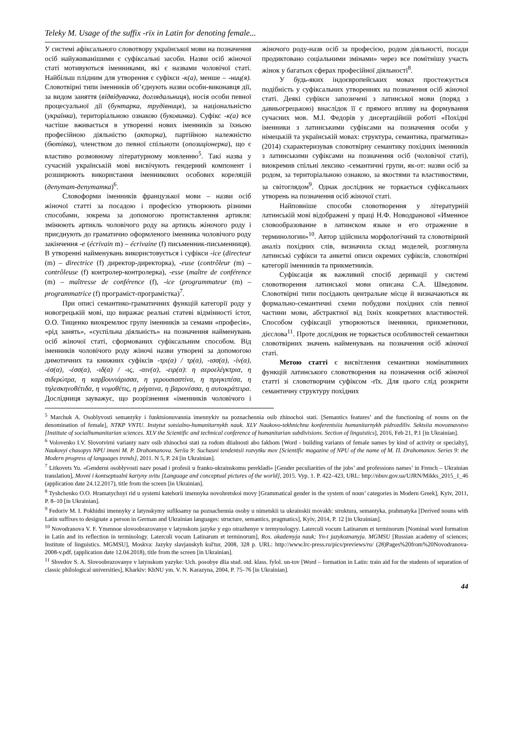Teleky M. Usage of the suffix -rīx in Latin for denoting female...
У системі афіксального словотвору української мови на позначення осіб найуживанішими є суфіксальні засоби. Назви осіб жіночої статі мотивуються іменниками, які є назвами чоловічої статі. Найбільш плідним для утворення є суфікси -к(а), менше – -ниц(я). Словотвірні типи іменників об’єднують назви особи-виконавця дії, за видом заняття (відвідувачка, доглядальниця), носія особи певної процесуальної дії (бунтарка, трудівниця), за національністю (українка), територіальною ознакою (буковинка). Суфікс -к(а) все частіше вживається в утворенні нових іменників за їхньою професійною діяльністю (акторка), партійною належністю (бютівка), членством до певної спільноти (опозиціонерка), що є властиво розмовному літературному мовленню<sup>5</sup>. Такі назва у сучасній українській мові висвічують гендерний компонент і розширюють використання іменникових особових кореляцій (депутат-депутатка)<sup>6</sup>.
Словоформи іменників французької мови – назви осіб жіночої статті за посадою і професією утворюють різними способами, зокрема за допомогою протиставлення артикля: змінюють артикль чоловічого роду на артикль жіночого роду і приєднують до граматично оформленого іменника чоловічого роду закінчення -e (écrivain m) – écrivaine (f) письменник-письменниця). В утворенні найменувань використовується і суфікси -ice (directeur (m) – directrice (f) директор-директорка), -euse (contrôleur (m) – contrôleuse (f) контролер-контролерка), -esse (maître de conférence (m) – maîtresse de conférence (f), -ice (programmateur (m) – programmatrice (f) програміст-програмістка)<sup>7</sup>.
При описі семантико-граматичних функцій категорії роду у новогрецькій мові, що виражає реальні статеві відмінності істот, О.О. Тищенко виокремлює групу іменників за семами «професія», «рід занять», «суспільна діяльність» на позначення найменувань осіб жіночої статі, сформованих суфіксальним способом. Від іменників чоловічого роду жіночі назви утворені за допомогою димотичних та книжних суфіксів -τρι(α) / τρ(α), -ισσ(α), -ίν(α), -έσ(α), -έσσ(α), -ιδ(α) / -ις, -αιν(α), -ειρ(α): η αεροελέγκτρια, η σιδερώτρα, η καρβουνιάρισσα, η γερουσιαστίνα, η πριγκιπέσα, η τηλεσκηνοθέτιδα, η νομοθέτις, η ρήγαινα, η βαρονέσσα, η αυτοκράτειρα. Дослідниця зауважує, що розрізнення «іменників чоловічого і жіночого роду-назв осіб за професією, родом діяльності, посади продиктовано соціальними змінами» через все помітнішу участь жінок у багатьох сферах професійної діяльності<sup>8</sup>.
У будь-яких індоєвропейських мовах простежується подібність у суфіксальних утвореннях на позначення осіб жіночої статі. Деякі суфікси запозичені з латинської мови (поряд з давньогрецькою) внаслідок її є прямого впливу на формування сучасних мов. М.І. Федорів у дисертаційній роботі «Похідні іменники з латинськими суфіксами на позначення особи у німецькій та українській мовах: структура, семантика, прагматика» (2014) схарактеризував словотвірну семантику похідних іменників з латинськими суфіксами на позначення осіб (чоловічої статі), виокремив спільні лексико -семантичні групи, як-от: назви осіб за родом, за територіальною ознакою, за якостями та властивостями, за світоглядом<sup>9</sup>. Однак дослідник не торкається суфіксальних утворень на позначення осіб жіночої статі.
Найповніше способи словотворення у літературній латинській мові відображені у праці Н.Ф. Новодранової «Именное словообразование в латинском языке и его отражение в терминологии»<sup>10</sup>. Автор здійснила морфологічний та словотвірний аналіз похідних слів, визначила склад моделей, розглянула латинські суфікси та анкетні описи окремих суфіксів, словотвірні категорії іменників та прикметників.
Суфіксація як важливий спосіб деривації у системі словотворення латинської мови описана С.А. Шведовим. Словотвірні типи посідають центральне місце й визначаються як формально-семантичні схеми побудови похідних слів певної частини мови, абстрактної від їхніх конкретних властивостей. Способом суфіксації утворюються іменники, прикметники, дієслова<sup>11</sup>. Проте дослідник не торкається особливостей семантики словотвірних значень найменувань на позначення осіб жіночої статі.
Метою статті є висвітлення семантики номінативних функцій латинського словотворення на позначення осіб жіночої статті зі словотворчим суфіксом -rīx. Для цього слід розкрити семантичну структуру похідних
<sup>5</sup> Marchuk A. Osoblyvosti semantyky i funktsionuvannia imennykiv na poznachennia osib zhinochoi stati. [Semantics features’ and the functioning of nouns on the denomination of female], NTKP VNTU. Instytut sotsialno-humanitarnykh nauk. XLV Naukovo-tekhnichna konferentsiia humanitarnykh pidrozdiliv. Sektsiia movoznavstvo [Institute of socialhumanitarian sciences. XLV the Scientific and technical conference of humanitarian subdivisions. Section of linguistics], 2016, Feb 21, P.1 [in Ukrainian].
<sup>6</sup> Volovenko I.V. Slovotvirni varianty nazv osib zhinochoi stati za rodom diialnosti abo fakhom [Word - building variants of female names by kind of activity or specialty], Naukovyi chasopys NPU imeni M. P. Drahomanova. Seriia 9: Suchasni tendentsii rozvytku mov [Scientific magazine of NPU of the name of M. П. Drahomanov. Series 9: the Modern progress of languages trends], 2011. N 5, P. 24 [in Ukrainian].
<sup>7</sup> Litkovets Yu. «Genderni osoblyvosti nazv posad i profesii u franko-ukrainskomu perekladi» [Gender peculiarities of the jobs’ and professions names’ in French – Ukrainian translation], Movni i kontseptualni kartyny svitu [Language and conceptual pictures of the world], 2015. Vyp. 1. P. 422–423, URL: http://nbuv.gov.ua/UJRN/Mikks_2015_1_46 (application date 24.12.2017), title from the screen [in Ukrainian].
<sup>8</sup> Tyshchenko O.O. Hramatychnyi rid u systemi katehorii imennyka novohretskoi movy [Grammatical gender in the system of noun’ categories in Modern Greek], Kyiv, 2011, P. 8–10 [in Ukrainian].
<sup>9</sup> Fedoriv M. I. Pokhidni imennyky z latynskymy sufiksamy na poznachennia osoby u nimetskii ta ukrainskii movakh: struktura, semantyka, prahmatyka [Derived nouns with Latin suffixes to designate a person in German and Ukrainian languages: structure, semantics, pragmatics], Kyiv, 2014, P. 12 [in Ukrainian].
<sup>10</sup> Novodranova V. F. Ymennoe slovoobrazovanye v latynskom jazyke y ego otrazhenye v termynologyy. Laterculi vocum Latinarum et terminorum [Nominal word formation in Latin and its reflection in terminology. Laterculi vocum Latinarum et terminorum], Ros. akademyja nauk; Yn-t jazykoznanyja. MGMSU [Russian academy of sciences; Institute of linguistics. MGMSU], Moskva: Jazyky slavjanskyh kul'tur, 2008, 328 p. URL: http://www.lrc-press.ru/pics/previews/ru/ (28)Pages%20from%20Novodranova-2008-v.pdf, (application date 12.04.2018), title from the screen [in Ukrainian].
<sup>11</sup> Shvedov S. A. Slovoobrazovanye v latynskom yazyke: Uch. posobye dlia stud. otd. klass. fylol. un-tov [Word – formation in Latin: train aid for the students of separation of classic philological universities], Kharkiv: KhNU ym. V. N. Karazyna, 2004, P. 75–76 [in Ukrainian].
44